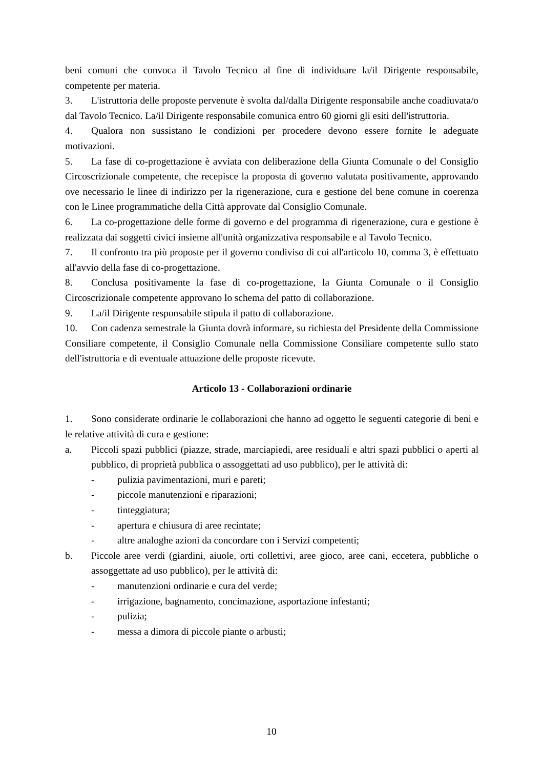beni comuni che convoca il Tavolo Tecnico al fine di individuare la/il Dirigente responsabile, competente per materia.
3. L'istruttoria delle proposte pervenute è svolta dal/dalla Dirigente responsabile anche coadiuvata/o dal Tavolo Tecnico. La/il Dirigente responsabile comunica entro 60 giorni gli esiti dell'istruttoria.
4. Qualora non sussistano le condizioni per procedere devono essere fornite le adeguate motivazioni.
5. La fase di co-progettazione è avviata con deliberazione della Giunta Comunale o del Consiglio Circoscrizionale competente, che recepisce la proposta di governo valutata positivamente, approvando ove necessario le linee di indirizzo per la rigenerazione, cura e gestione del bene comune in coerenza con le Linee programmatiche della Città approvate dal Consiglio Comunale.
6. La co-progettazione delle forme di governo e del programma di rigenerazione, cura e gestione è realizzata dai soggetti civici insieme all'unità organizzativa responsabile e al Tavolo Tecnico.
7. Il confronto tra più proposte per il governo condiviso di cui all'articolo 10, comma 3, è effettuato all'avvio della fase di co-progettazione.
8. Conclusa positivamente la fase di co-progettazione, la Giunta Comunale o il Consiglio Circoscrizionale competente approvano lo schema del patto di collaborazione.
9. La/il Dirigente responsabile stipula il patto di collaborazione.
10. Con cadenza semestrale la Giunta dovrà informare, su richiesta del Presidente della Commissione Consiliare competente, il Consiglio Comunale nella Commissione Consiliare competente sullo stato dell'istruttoria e di eventuale attuazione delle proposte ricevute.
Articolo 13 - Collaborazioni ordinarie
1. Sono considerate ordinarie le collaborazioni che hanno ad oggetto le seguenti categorie di beni e le relative attività di cura e gestione:
a. Piccoli spazi pubblici (piazze, strade, marciapiedi, aree residuali e altri spazi pubblici o aperti al pubblico, di proprietà pubblica o assoggettati ad uso pubblico), per le attività di:
- pulizia pavimentazioni, muri e pareti;
- piccole manutenzioni e riparazioni;
- tinteggiatura;
- apertura e chiusura di aree recintate;
- altre analoghe azioni da concordare con i Servizi competenti;
b. Piccole aree verdi (giardini, aiuole, orti collettivi, aree gioco, aree cani, eccetera, pubbliche o assoggettate ad uso pubblico), per le attività di:
- manutenzioni ordinarie e cura del verde;
- irrigazione, bagnamento, concimazione, asportazione infestanti;
- pulizia;
- messa a dimora di piccole piante o arbusti;
10